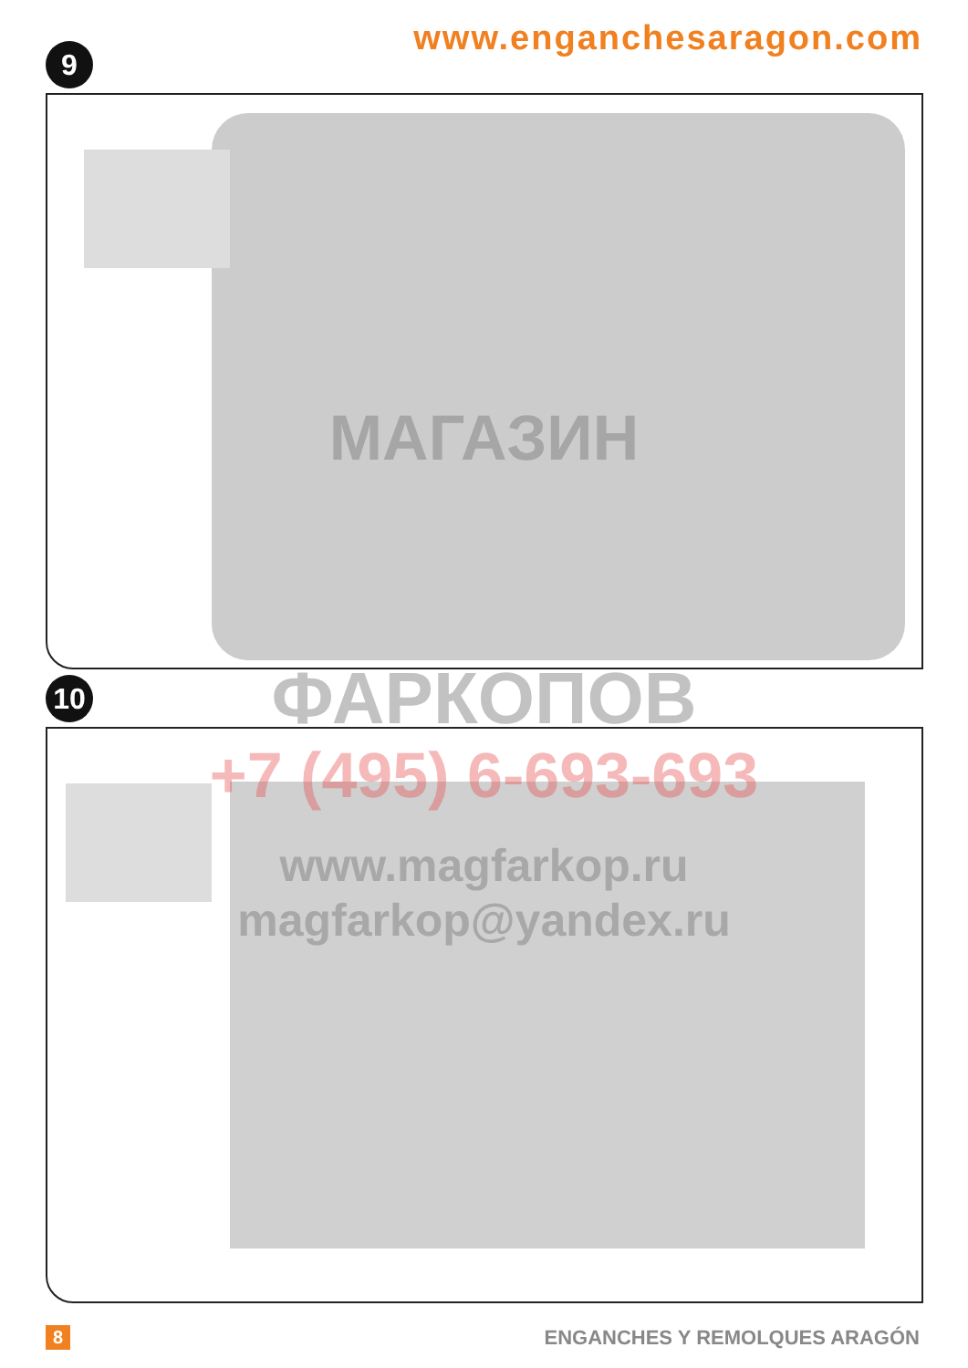www.enganchesaragon.com 9
10
МАГАЗИН
ФАРКОПОВ
+7 (495) 6-693-693
www.magfarkop.ru
magfarkop@yandex.ru
8 ENGANCHES Y REMOLQUES ARAGÓN